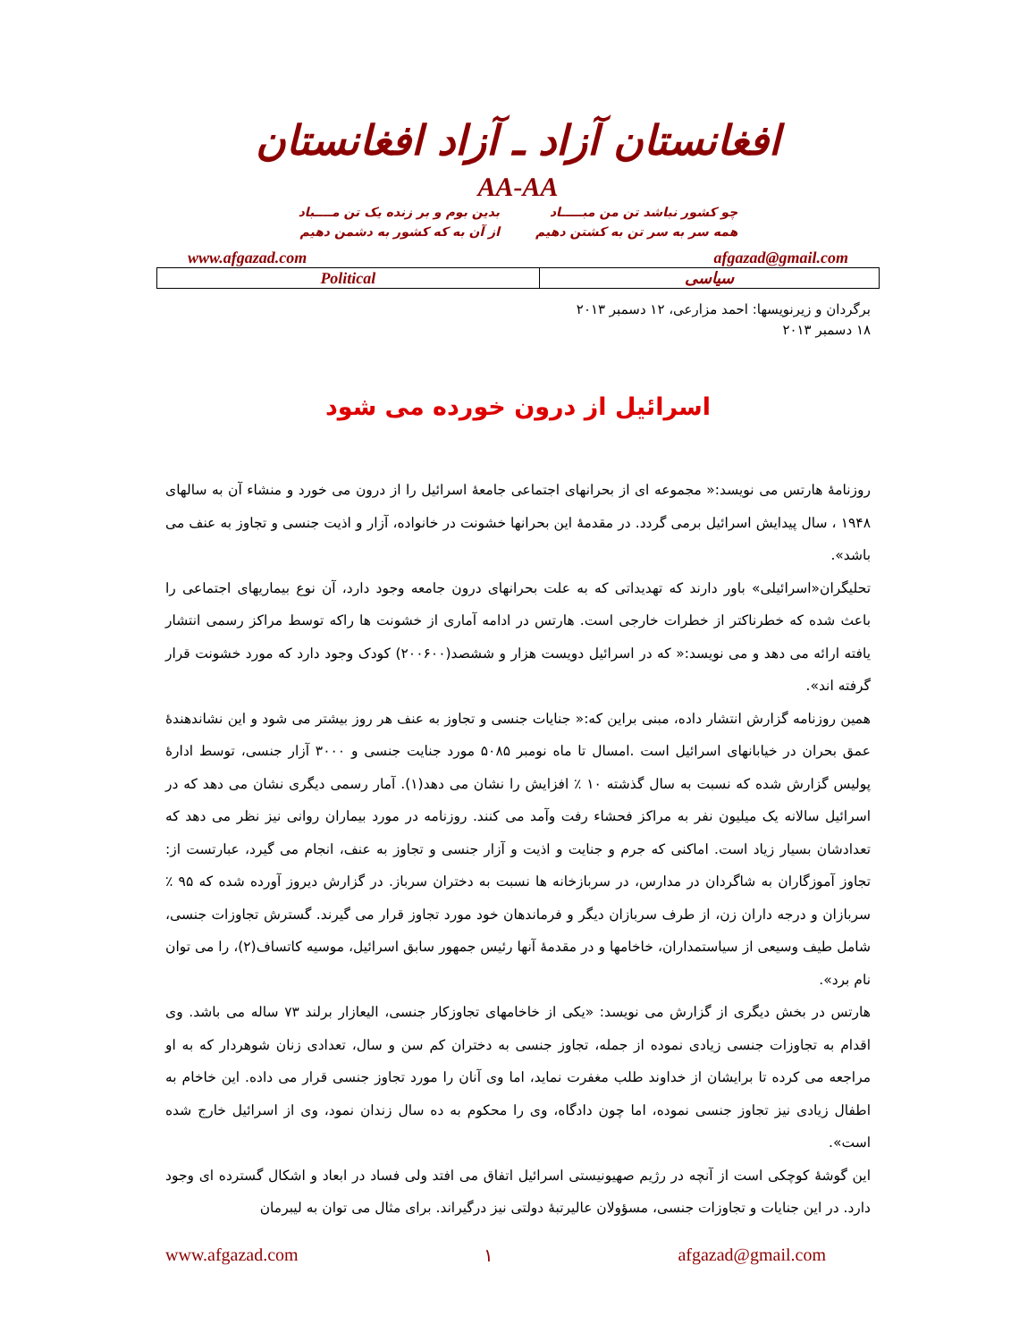افغانستان آزاد ـ آزاد افغانستان
AA-AA
چو کشور نباشد تن من مبـــــاد
همه سر به سر تن به کشتن دهیم
بدین بوم و بر زنده یک تن مــــباد
از آن به که کشور به دشمن دهیم
www.afgazad.com afgazad@gmail.com
| Political | سیاسی |
برگردان و زیرنویسها: احمد مزارعی، ۱۲ دسمبر ۲۰۱۳
۱۸ دسمبر ۲۰۱۳
اسرائیل از درون خورده می شود
روزنامهٔ هارتس می نویسد:« مجموعه ای از بحرانهای اجتماعی جامعهٔ اسرائیل را از درون می خورد و منشاء آن به سالهای ۱۹۴۸ ، سال پیدایش اسرائیل برمی گردد. در مقدمهٔ این بحرانها خشونت در خانواده، آزار و اذیت جنسی و تجاوز به عنف می باشد».
تحلیگران«اسرائیلی» باور دارند که تهدیداتی که به علت بحرانهای درون جامعه وجود دارد، آن نوع بیماریهای اجتماعی را باعث شده که خطرناکتر از خطرات خارجی است. هارتس در ادامه آماری از خشونت ها راکه توسط مراکز رسمی انتشار یافته ارائه می دهد و می نویسد:« که در اسرائیل دویست هزار و ششصد(۲۰۰۶۰۰) کودک وجود دارد که مورد خشونت قرار گرفته اند».
همین روزنامه گزارش انتشار داده، مبنی براین که:« جنایات جنسی و تجاوز به عنف هر روز بیشتر می شود و این نشاندهندهٔ عمق بحران در خیابانهای اسرائیل است .امسال تا ماه نومبر ۵۰۸۵ مورد جنایت جنسی و ۳۰۰۰ آزار جنسی، توسط ادارهٔ پولیس گزارش شده که نسبت به سال گذشته ۱۰ ٪ افزایش را نشان می دهد(۱). آمار رسمی دیگری نشان می دهد که در اسرائیل سالانه یک میلیون نفر به مراکز فحشاء رفت وآمد می کنند. روزنامه در مورد بیماران روانی نیز نظر می دهد که تعدادشان بسیار زیاد است. اماکنی که جرم و جنایت و اذیت و آزار جنسی و تجاوز به عنف، انجام می گیرد، عبارتست از: تجاوز آموزگاران به شاگردان در مدارس، در سربازخانه ها نسبت به دختران سرباز. در گزارش دیروز آورده شده که ۹۵ ٪ سربازان و درجه داران زن، از طرف سربازان دیگر و فرماندهان خود مورد تجاوز قرار می گیرند. گسترش تجاوزات جنسی، شامل طیف وسیعی از سیاستمداران، خاخامها و در مقدمهٔ آنها رئیس جمهور سابق اسرائیل، موسیه کاتساف(۲)، را می توان نام برد».
هارتس در بخش دیگری از گزارش می نویسد: «یکی از خاخامهای تجاوزکار جنسی، الیعازار برلند ۷۳ ساله می باشد. وی اقدام به تجاوزات جنسی زیادی نموده از جمله، تجاوز جنسی به دختران کم سن و سال، تعدادی زنان شوهردار که به او مراجعه می کرده تا برایشان از خداوند طلب مغفرت نماید، اما وی آنان را مورد تجاوز جنسی قرار می داده. این خاخام به اطفال زیادی نیز تجاوز جنسی نموده، اما چون دادگاه، وی را محکوم به ده سال زندان نمود، وی از اسرائیل خارج شده است».
این گوشهٔ کوچکی است از آنچه در رژیم صهیونیستی اسرائیل اتفاق می افتد ولی فساد در ابعاد و اشکال گسترده ای وجود دارد. در این جنایات و تجاوزات جنسی، مسؤولان عالیرتبهٔ دولتی نیز درگیراند. برای مثال می توان به لیبرمان
www.afgazad.com ۱ afgazad@gmail.com